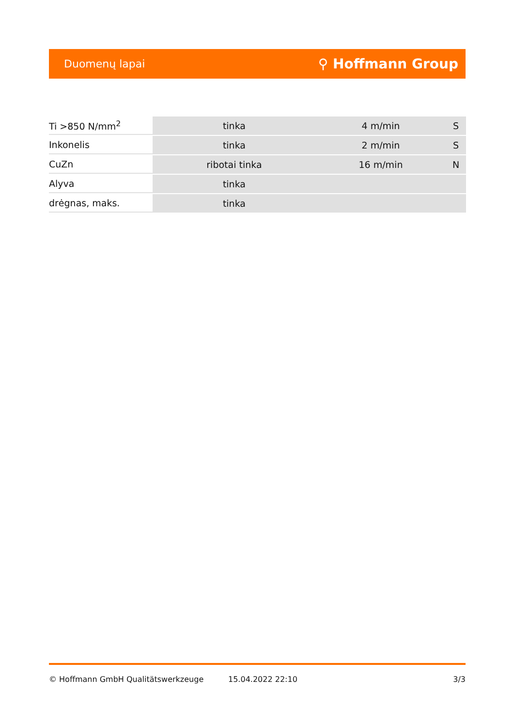Duomenų lapai ⚲ Hoffmann Group
| Ti >850 N/mm<sup>2</sup> | tinka | 4 m/min | S |
| Inkonelis | tinka | 2 m/min | S |
| CuZn | ribotai tinka | 16 m/min | N |
| Alyva | tinka | | |
| drėgnas, maks. | tinka | | |
© Hoffmann GmbH Qualitätswerkzeuge 15.04.2022 22:10 3/3